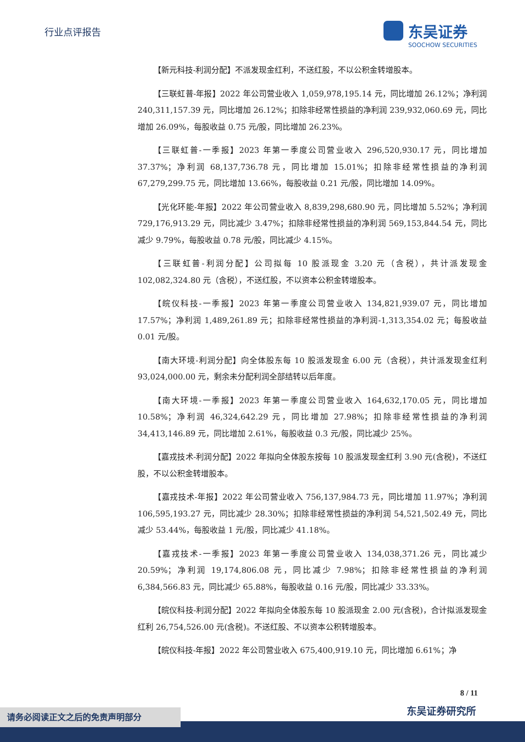行业点评报告
东吴证券
SOOCHOW SECURITIES
【新元科技-利润分配】不派发现金红利，不送红股，不以公积金转增股本。
【三联虹普-年报】2022 年公司营业收入 1,059,978,195.14 元，同比增加 26.12%；净利润 240,311,157.39 元，同比增加 26.12%；扣除非经常性损益的净利润 239,932,060.69 元，同比增加 26.09%，每股收益 0.75 元/股，同比增加 26.23%。
【三联虹普-一季报】2023 年第一季度公司营业收入 296,520,930.17 元，同比增加 37.37%；净利润 68,137,736.78 元，同比增加 15.01%；扣除非经常性损益的净利润 67,279,299.75 元，同比增加 13.66%，每股收益 0.21 元/股，同比增加 14.09%。
【光化环能-年报】2022 年公司营业收入 8,839,298,680.90 元，同比增加 5.52%；净利润 729,176,913.29 元，同比减少 3.47%；扣除非经常性损益的净利润 569,153,844.54 元，同比减少 9.79%，每股收益 0.78 元/股，同比减少 4.15%。
【三联虹普-利润分配】公司拟每 10 股派现金 3.20 元（含税），共计派发现金 102,082,324.80 元（含税），不送红股，不以资本公积金转增股本。
【皖仪科技-一季报】2023 年第一季度公司营业收入 134,821,939.07 元，同比增加 17.57%；净利润 1,489,261.89 元；扣除非经常性损益的净利润-1,313,354.02 元；每股收益 0.01 元/股。
【南大环境-利润分配】向全体股东每 10 股派发现金 6.00 元（含税），共计派发现金红利 93,024,000.00 元，剩余未分配利润全部结转以后年度。
【南大环境-一季报】2023 年第一季度公司营业收入 164,632,170.05 元，同比增加 10.58%；净利润 46,324,642.29 元，同比增加 27.98%；扣除非经常性损益的净利润 34,413,146.89 元，同比增加 2.61%，每股收益 0.3 元/股，同比减少 25%。
【嘉戎技术-利润分配】2022 年拟向全体股东按每 10 股派发现金红利 3.90 元(含税)，不送红股，不以公积金转增股本。
【嘉戎技术-年报】2022 年公司营业收入 756,137,984.73 元，同比增加 11.97%；净利润 106,595,193.27 元，同比减少 28.30%；扣除非经常性损益的净利润 54,521,502.49 元，同比减少 53.44%，每股收益 1 元/股，同比减少 41.18%。
【嘉戎技术-一季报】2023 年第一季度公司营业收入 134,038,371.26 元，同比减少 20.59%；净利润 19,174,806.08 元，同比减少 7.98%；扣除非经常性损益的净利润 6,384,566.83 元，同比减少 65.88%，每股收益 0.16 元/股，同比减少 33.33%。
【皖仪科技-利润分配】2022 年拟向全体股东每 10 股派现金 2.00 元(含税)，合计拟派发现金红利 26,754,526.00 元(含税)。不送红股、不以资本公积转增股本。
【皖仪科技-年报】2022 年公司营业收入 675,400,919.10 元，同比增加 6.61%；净
8 / 11
东吴证券研究所
请务必阅读正文之后的免责声明部分